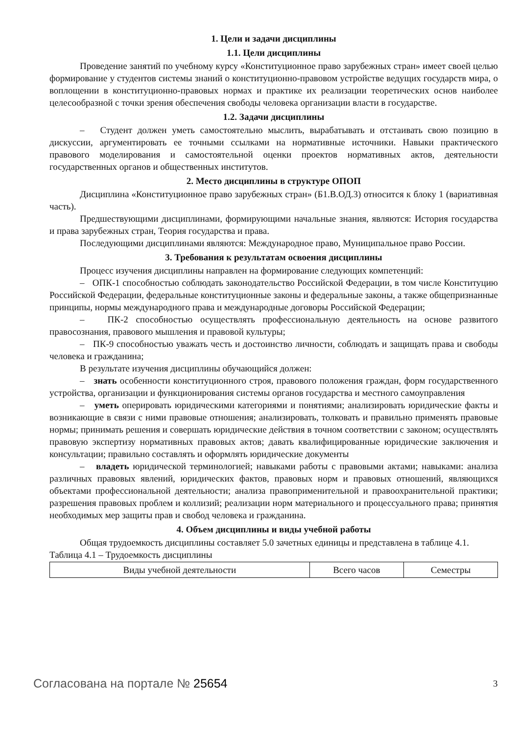1. Цели и задачи дисциплины
1.1. Цели дисциплины
Проведение занятий по учебному курсу «Конституционное право зарубежных стран» имеет своей целью формирование у студентов системы знаний о конституционно-правовом устройстве ведущих государств мира, о воплощении в конституционно-правовых нормах и практике их реализации теоретических основ наиболее целесообразной с точки зрения обеспечения свободы человека организации власти в государстве.
1.2. Задачи дисциплины
– Студент должен уметь самостоятельно мыслить, вырабатывать и отстаивать свою позицию в дискуссии, аргументировать ее точными ссылками на нормативные источники. Навыки практического правового моделирования и самостоятельной оценки проектов нормативных актов, деятельности государственных органов и общественных институтов.
2. Место дисциплины в структуре ОПОП
Дисциплина «Конституционное право зарубежных стран» (Б1.В.ОД.3) относится к блоку 1 (вариативная часть).
Предшествующими дисциплинами, формирующими начальные знания, являются: История государства и права зарубежных стран, Теория государства и права.
Последующими дисциплинами являются: Международное право, Муниципальное право России.
3. Требования к результатам освоения дисциплины
Процесс изучения дисциплины направлен на формирование следующих компетенций:
– ОПК-1 способностью соблюдать законодательство Российской Федерации, в том числе Конституцию Российской Федерации, федеральные конституционные законы и федеральные законы, а также общепризнанные принципы, нормы международного права и международные договоры Российской Федерации;
– ПК-2 способностью осуществлять профессиональную деятельность на основе развитого правосознания, правового мышления и правовой культуры;
– ПК-9 способностью уважать честь и достоинство личности, соблюдать и защищать права и свободы человека и гражданина;
В результате изучения дисциплины обучающийся должен:
– знать особенности конституционного строя, правового положения граждан, форм государственного устройства, организации и функционирования системы органов государства и местного самоуправления
– уметь оперировать юридическими категориями и понятиями; анализировать юридические факты и возникающие в связи с ними правовые отношения; анализировать, толковать и правильно применять правовые нормы; принимать решения и совершать юридические действия в точном соответствии с законом; осуществлять правовую экспертизу нормативных правовых актов; давать квалифицированные юридические заключения и консультации; правильно составлять и оформлять юридические документы
– владеть юридической терминологией; навыками работы с правовыми актами; навыками: анализа различных правовых явлений, юридических фактов, правовых норм и правовых отношений, являющихся объектами профессиональной деятельности; анализа правоприменительной и правоохранительной практики; разрешения правовых проблем и коллизий; реализации норм материального и процессуального права; принятия необходимых мер защиты прав и свобод человека и гражданина.
4. Объем дисциплины и виды учебной работы
Общая трудоемкость дисциплины составляет 5.0 зачетных единицы и представлена в таблице 4.1.
Таблица 4.1 – Трудоемкость дисциплины
| Виды учебной деятельности | Всего часов | Семестры |
Согласована на портале № 25654 3